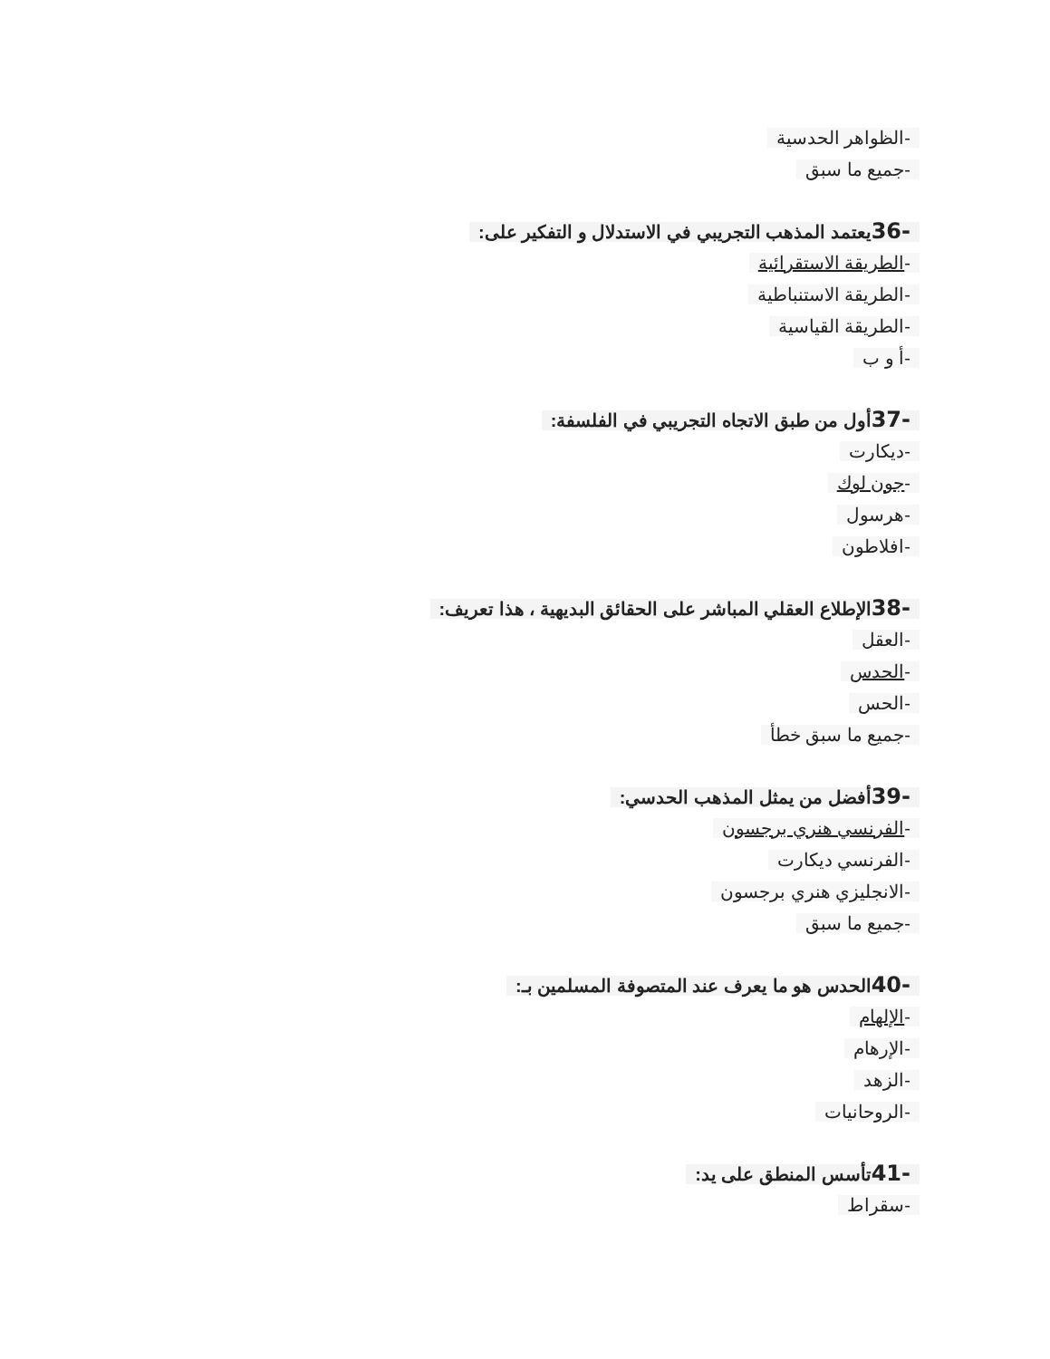-الظواهر الحدسية
-جميع ما سبق
-36يعتمد المذهب التجريبي في الاستدلال و التفكير على:
-الطريقة الاستقرائية
-الطريقة الاستنباطية
-الطريقة القياسية
-أ و ب
-37أول من طبق الاتجاه التجريبي في الفلسفة:
-ديكارت
-جون لوك
-هرسول
-افلاطون
-38الإطلاع العقلي المباشر على الحقائق البديهية ، هذا تعريف:
-العقل
-الحدس
-الحس
-جميع ما سبق خطأ
-39أفضل من يمثل المذهب الحدسي:
-الفرنسي هنري برجسون
-الفرنسي ديكارت
-الانجليزي هنري برجسون
-جميع ما سبق
-40الحدس هو ما يعرف عند المتصوفة المسلمين بـ:
-الإلهام
-الإرهام
-الزهد
-الروحانيات
-41تأسس المنطق على يد:
-سقراط